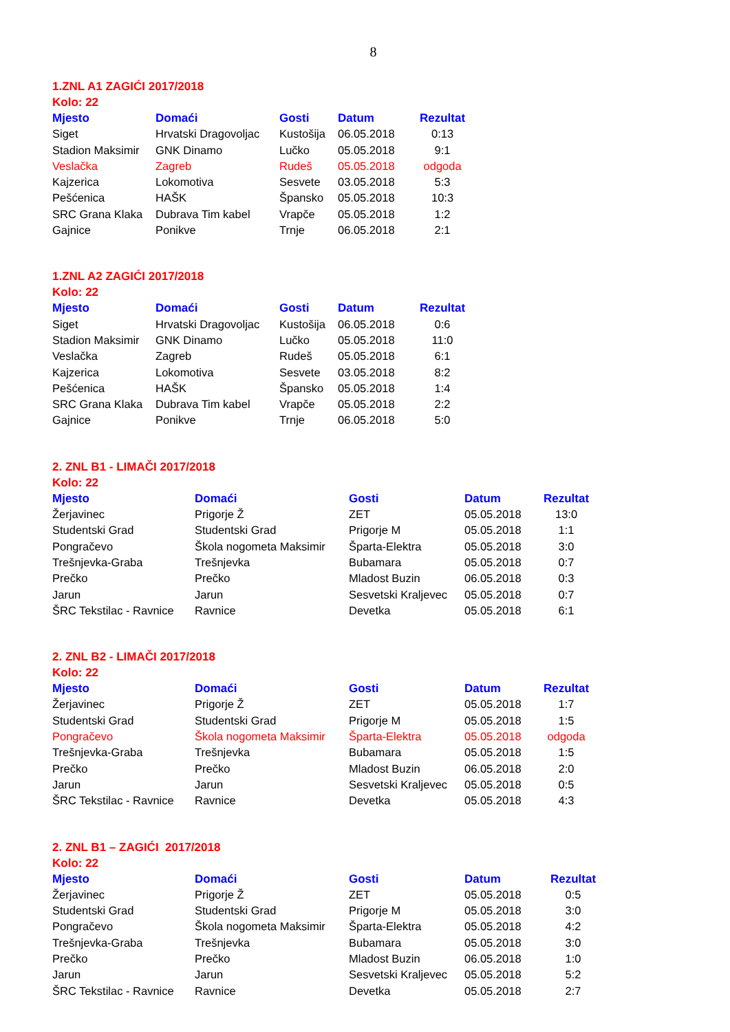8
1.ZNL A1 ZAGIĆI 2017/2018
Kolo: 22
| Mjesto | Domaći | Gosti | Datum | Rezultat |
| --- | --- | --- | --- | --- |
| Siget | Hrvatski Dragovoljac | Kustošija | 06.05.2018 | 0:13 |
| Stadion Maksimir | GNK Dinamo | Lučko | 05.05.2018 | 9:1 |
| Veslačka | Zagreb | Rudeš | 05.05.2018 | odgoda |
| Kajzerica | Lokomotiva | Sesvete | 03.05.2018 | 5:3 |
| Pešćenica | HAŠK | Špansko | 05.05.2018 | 10:3 |
| SRC Grana Klaka | Dubrava Tim kabel | Vrapče | 05.05.2018 | 1:2 |
| Gajnice | Ponikve | Trnje | 06.05.2018 | 2:1 |
1.ZNL A2 ZAGIĆI 2017/2018
Kolo: 22
| Mjesto | Domaći | Gosti | Datum | Rezultat |
| --- | --- | --- | --- | --- |
| Siget | Hrvatski Dragovoljac | Kustošija | 06.05.2018 | 0:6 |
| Stadion Maksimir | GNK Dinamo | Lučko | 05.05.2018 | 11:0 |
| Veslačka | Zagreb | Rudeš | 05.05.2018 | 6:1 |
| Kajzerica | Lokomotiva | Sesvete | 03.05.2018 | 8:2 |
| Pešćenica | HAŠK | Špansko | 05.05.2018 | 1:4 |
| SRC Grana Klaka | Dubrava Tim kabel | Vrapče | 05.05.2018 | 2:2 |
| Gajnice | Ponikve | Trnje | 06.05.2018 | 5:0 |
2. ZNL B1 - LIMAČI 2017/2018
Kolo: 22
| Mjesto | Domaći | Gosti | Datum | Rezultat |
| --- | --- | --- | --- | --- |
| Žerjavinec | Prigorje Ž | ZET | 05.05.2018 | 13:0 |
| Studentski Grad | Studentski Grad | Prigorje M | 05.05.2018 | 1:1 |
| Pongračevo | Škola nogometa Maksimir | Šparta-Elektra | 05.05.2018 | 3:0 |
| Trešnjevka-Graba | Trešnjevka | Bubamara | 05.05.2018 | 0:7 |
| Prečko | Prečko | Mladost Buzin | 06.05.2018 | 0:3 |
| Jarun | Jarun | Sesvetski Kraljevec | 05.05.2018 | 0:7 |
| ŠRC Tekstilac - Ravnice | Ravnice | Devetka | 05.05.2018 | 6:1 |
2. ZNL B2 - LIMAČI 2017/2018
Kolo: 22
| Mjesto | Domaći | Gosti | Datum | Rezultat |
| --- | --- | --- | --- | --- |
| Žerjavinec | Prigorje Ž | ZET | 05.05.2018 | 1:7 |
| Studentski Grad | Studentski Grad | Prigorje M | 05.05.2018 | 1:5 |
| Pongračevo | Škola nogometa Maksimir | Šparta-Elektra | 05.05.2018 | odgoda |
| Trešnjevka-Graba | Trešnjevka | Bubamara | 05.05.2018 | 1:5 |
| Prečko | Prečko | Mladost Buzin | 06.05.2018 | 2:0 |
| Jarun | Jarun | Sesvetski Kraljevec | 05.05.2018 | 0:5 |
| ŠRC Tekstilac - Ravnice | Ravnice | Devetka | 05.05.2018 | 4:3 |
2. ZNL B1 – ZAGIĆI 2017/2018
Kolo: 22
| Mjesto | Domaći | Gosti | Datum | Rezultat |
| --- | --- | --- | --- | --- |
| Žerjavinec | Prigorje Ž | ZET | 05.05.2018 | 0:5 |
| Studentski Grad | Studentski Grad | Prigorje M | 05.05.2018 | 3:0 |
| Pongračevo | Škola nogometa Maksimir | Šparta-Elektra | 05.05.2018 | 4:2 |
| Trešnjevka-Graba | Trešnjevka | Bubamara | 05.05.2018 | 3:0 |
| Prečko | Prečko | Mladost Buzin | 06.05.2018 | 1:0 |
| Jarun | Jarun | Sesvetski Kraljevec | 05.05.2018 | 5:2 |
| ŠRC Tekstilac - Ravnice | Ravnice | Devetka | 05.05.2018 | 2:7 |